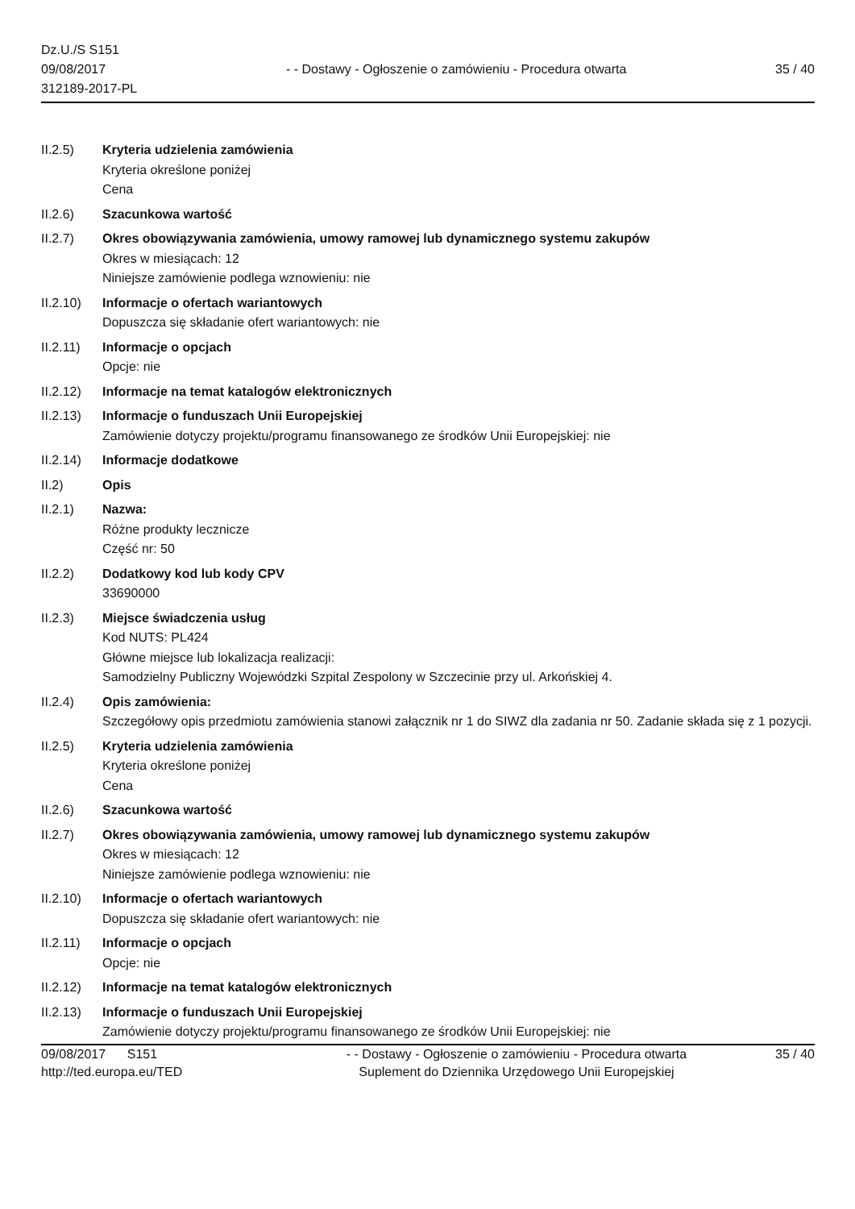Dz.U./S S151
09/08/2017
312189-2017-PL
- - Dostawy - Ogłoszenie o zamówieniu - Procedura otwarta
35 / 40
II.2.5) Kryteria udzielenia zamówienia
Kryteria określone poniżej
Cena
II.2.6) Szacunkowa wartość
II.2.7) Okres obowiązywania zamówienia, umowy ramowej lub dynamicznego systemu zakupów
Okres w miesiącach: 12
Niniejsze zamówienie podlega wznowieniu: nie
II.2.10)
Informacje o ofertach wariantowych
Dopuszcza się składanie ofert wariantowych: nie
II.2.11)
Informacje o opcjach
Opcje: nie
II.2.12)
Informacje na temat katalogów elektronicznych
II.2.13)
Informacje o funduszach Unii Europejskiej
Zamówienie dotyczy projektu/programu finansowanego ze środków Unii Europejskiej: nie
II.2.14)
Informacje dodatkowe
II.2) Opis
II.2.1) Nazwa:
Różne produkty lecznicze
Część nr: 50
II.2.2) Dodatkowy kod lub kody CPV
33690000
II.2.3) Miejsce świadczenia usług
Kod NUTS: PL424
Główne miejsce lub lokalizacja realizacji:
Samodzielny Publiczny Wojewódzki Szpital Zespolony w Szczecinie przy ul. Arkońskiej 4.
II.2.4) Opis zamówienia:
Szczegółowy opis przedmiotu zamówienia stanowi załącznik nr 1 do SIWZ dla zadania nr 50. Zadanie składa się z 1 pozycji.
II.2.5) Kryteria udzielenia zamówienia
Kryteria określone poniżej
Cena
II.2.6) Szacunkowa wartość
II.2.7) Okres obowiązywania zamówienia, umowy ramowej lub dynamicznego systemu zakupów
Okres w miesiącach: 12
Niniejsze zamówienie podlega wznowieniu: nie
II.2.10)
Informacje o ofertach wariantowych
Dopuszcza się składanie ofert wariantowych: nie
II.2.11)
Informacje o opcjach
Opcje: nie
II.2.12)
Informacje na temat katalogów elektronicznych
II.2.13)
Informacje o funduszach Unii Europejskiej
Zamówienie dotyczy projektu/programu finansowanego ze środków Unii Europejskiej: nie
09/08/2017 S151
http://ted.europa.eu/TED
- - Dostawy - Ogłoszenie o zamówieniu - Procedura otwarta
Suplement do Dziennika Urzędowego Unii Europejskiej
35 / 40